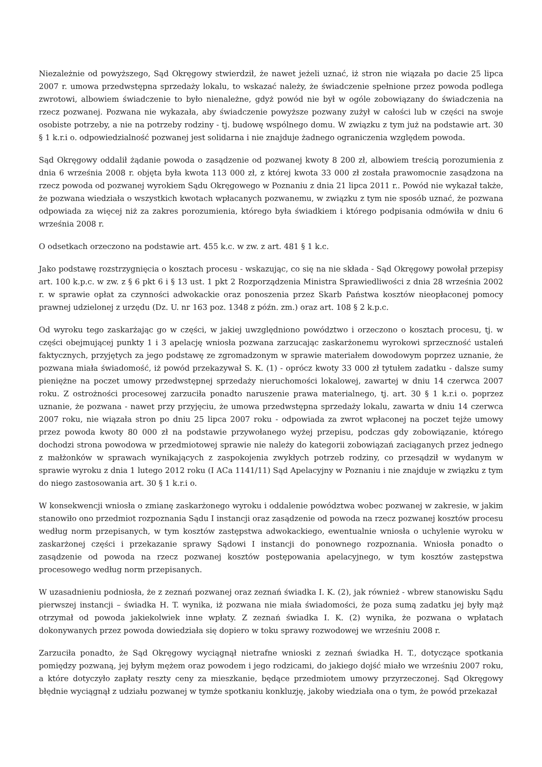Niezależnie od powyższego, Sąd Okręgowy stwierdził, że nawet jeżeli uznać, iż stron nie wiązała po dacie 25 lipca 2007 r. umowa przedwstępna sprzedaży lokalu, to wskazać należy, że świadczenie spełnione przez powoda podlega zwrotowi, albowiem świadczenie to było nienależne, gdyż powód nie był w ogóle zobowiązany do świadczenia na rzecz pozwanej. Pozwana nie wykazała, aby świadczenie powyższe pozwany zużył w całości lub w części na swoje osobiste potrzeby, a nie na potrzeby rodziny - tj. budowę wspólnego domu. W związku z tym już na podstawie art. 30 § 1 k.r.i o. odpowiedzialność pozwanej jest solidarna i nie znajduje żadnego ograniczenia względem powoda.
Sąd Okręgowy oddalił żądanie powoda o zasądzenie od pozwanej kwoty 8 200 zł, albowiem treścią porozumienia z dnia 6 września 2008 r. objęta była kwota 113 000 zł, z której kwota 33 000 zł została prawomocnie zasądzona na rzecz powoda od pozwanej wyrokiem Sądu Okręgowego w Poznaniu z dnia 21 lipca 2011 r.. Powód nie wykazał także, że pozwana wiedziała o wszystkich kwotach wpłacanych pozwanemu, w związku z tym nie sposób uznać, że pozwana odpowiada za więcej niż za zakres porozumienia, którego była świadkiem i którego podpisania odmówiła w dniu 6 września 2008 r.
O odsetkach orzeczono na podstawie art. 455 k.c. w zw. z art. 481 § 1 k.c.
Jako podstawę rozstrzygnięcia o kosztach procesu - wskazując, co się na nie składa - Sąd Okręgowy powołał przepisy art. 100 k.p.c. w zw. z § 6 pkt 6 i § 13 ust. 1 pkt 2 Rozporządzenia Ministra Sprawiedliwości z dnia 28 września 2002 r. w sprawie opłat za czynności adwokackie oraz ponoszenia przez Skarb Państwa kosztów nieopłaconej pomocy prawnej udzielonej z urzędu (Dz. U. nr 163 poz. 1348 z późn. zm.) oraz art. 108 § 2 k.p.c.
Od wyroku tego zaskarżając go w części, w jakiej uwzględniono powództwo i orzeczono o kosztach procesu, tj. w części obejmującej punkty 1 i 3 apelację wniosła pozwana zarzucając zaskarżonemu wyrokowi sprzeczność ustaleń faktycznych, przyjętych za jego podstawę ze zgromadzonym w sprawie materiałem dowodowym poprzez uznanie, że pozwana miała świadomość, iż powód przekazywał S. K. (1) - oprócz kwoty 33 000 zł tytułem zadatku - dalsze sumy pieniężne na poczet umowy przedwstępnej sprzedaży nieruchomości lokalowej, zawartej w dniu 14 czerwca 2007 roku. Z ostrożności procesowej zarzuciła ponadto naruszenie prawa materialnego, tj. art. 30 § 1 k.r.i o. poprzez uznanie, że pozwana - nawet przy przyjęciu, że umowa przedwstępna sprzedaży lokalu, zawarta w dniu 14 czerwca 2007 roku, nie wiązała stron po dniu 25 lipca 2007 roku - odpowiada za zwrot wpłaconej na poczet tejże umowy przez powoda kwoty 80 000 zł na podstawie przywołanego wyżej przepisu, podczas gdy zobowiązanie, którego dochodzi strona powodowa w przedmiotowej sprawie nie należy do kategorii zobowiązań zaciąganych przez jednego z małżonków w sprawach wynikających z zaspokojenia zwykłych potrzeb rodziny, co przesądził w wydanym w sprawie wyroku z dnia 1 lutego 2012 roku (I ACa 1141/11) Sąd Apelacyjny w Poznaniu i nie znajduje w związku z tym do niego zastosowania art. 30 § 1 k.r.i o.
W konsekwencji wniosła o zmianę zaskarżonego wyroku i oddalenie powództwa wobec pozwanej w zakresie, w jakim stanowiło ono przedmiot rozpoznania Sądu I instancji oraz zasądzenie od powoda na rzecz pozwanej kosztów procesu według norm przepisanych, w tym kosztów zastępstwa adwokackiego, ewentualnie wniosła o uchylenie wyroku w zaskarżonej części i przekazanie sprawy Sądowi I instancji do ponownego rozpoznania. Wniosła ponadto o zasądzenie od powoda na rzecz pozwanej kosztów postępowania apelacyjnego, w tym kosztów zastępstwa procesowego według norm przepisanych.
W uzasadnieniu podniosła, że z zeznań pozwanej oraz zeznań świadka I. K. (2), jak również - wbrew stanowisku Sądu pierwszej instancji – świadka H. T. wynika, iż pozwana nie miała świadomości, że poza sumą zadatku jej były mąż otrzymał od powoda jakiekolwiek inne wpłaty. Z zeznań świadka I. K. (2) wynika, że pozwana o wpłatach dokonywanych przez powoda dowiedziała się dopiero w toku sprawy rozwodowej we wrześniu 2008 r.
Zarzuciła ponadto, że Sąd Okręgowy wyciągnął nietrafne wnioski z zeznań świadka H. T., dotyczące spotkania pomiędzy pozwaną, jej byłym mężem oraz powodem i jego rodzicami, do jakiego dojść miało we wrześniu 2007 roku, a które dotyczyło zapłaty reszty ceny za mieszkanie, będące przedmiotem umowy przyrzeczonej. Sąd Okręgowy błędnie wyciągnął z udziału pozwanej w tymże spotkaniu konkluzję, jakoby wiedziała ona o tym, że powód przekazał